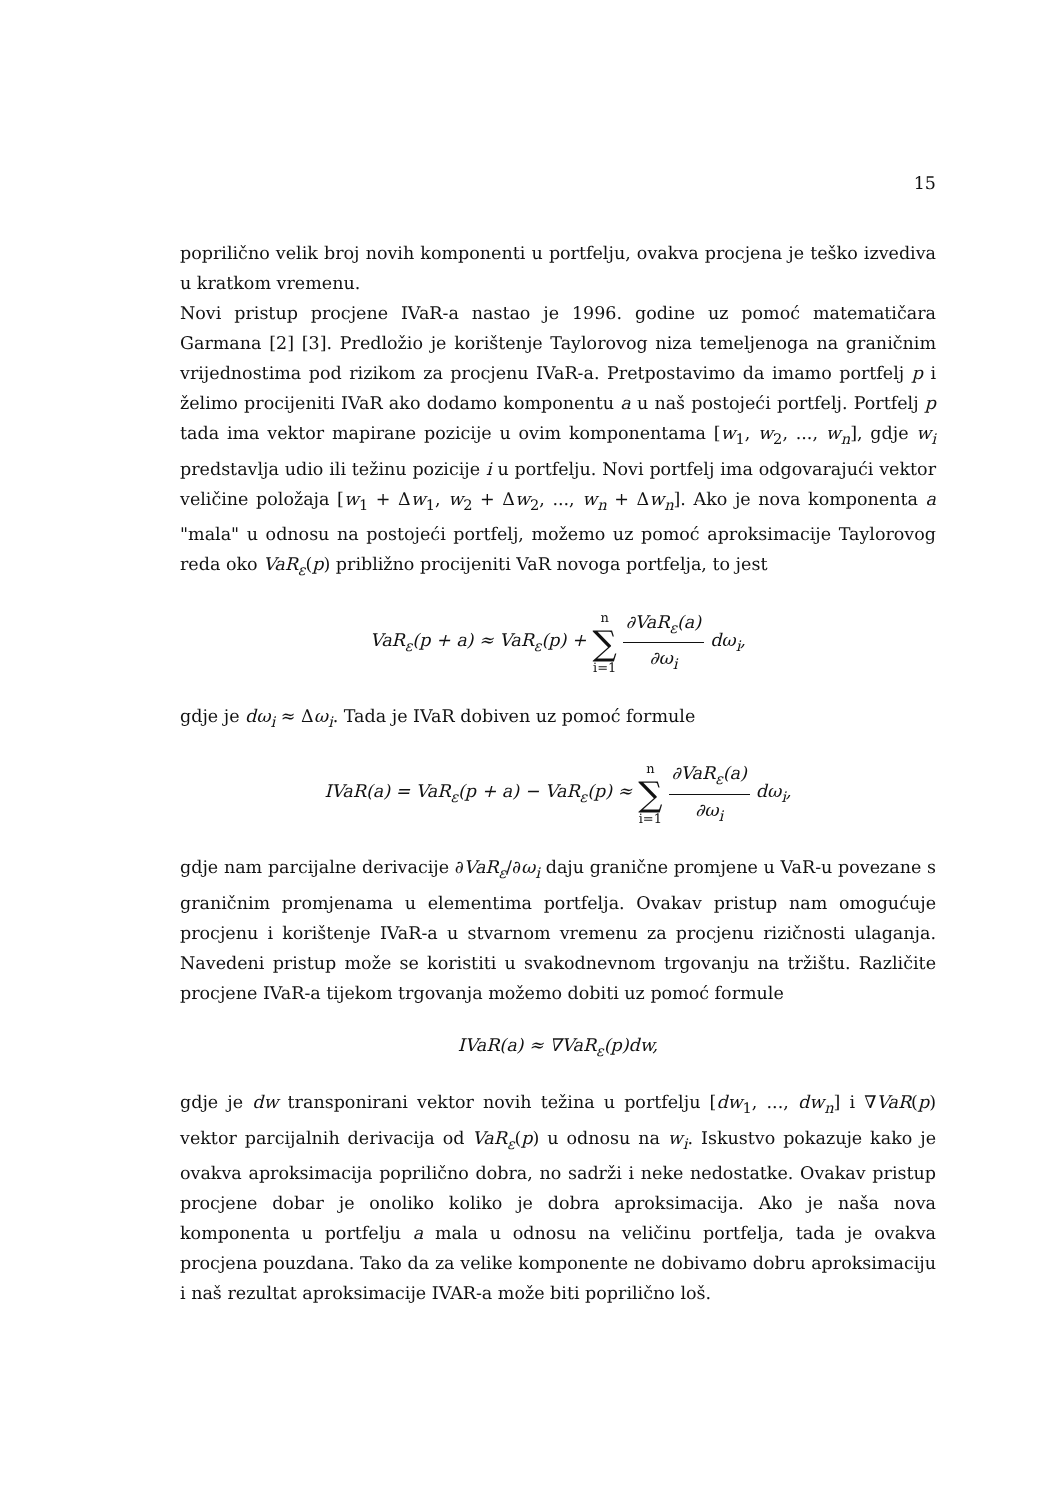15
poprilično velik broj novih komponenti u portfelju, ovakva procjena je teško izvediva u kratkom vremenu.
Novi pristup procjene IVaR-a nastao je 1996. godine uz pomoć matematičara Garmana [2] [3]. Predložio je korištenje Taylorovog niza temeljenoga na graničnim vrijednostima pod rizikom za procjenu IVaR-a. Pretpostavimo da imamo portfelj p i želimo procijeniti IVaR ako dodamo komponentu a u naš postojeći portfelj. Portfelj p tada ima vektor mapirane pozicije u ovim komponentama [w<sub>1</sub>, w<sub>2</sub>, ..., w<sub>n</sub>], gdje w<sub>i</sub> predstavlja udio ili težinu pozicije i u portfelju. Novi portfelj ima odgovarajući vektor veličine položaja [w<sub>1</sub> + Δw<sub>1</sub>, w<sub>2</sub> + Δw<sub>2</sub>, ..., w<sub>n</sub> + Δw<sub>n</sub>]. Ako je nova komponenta a "mala" u odnosu na postojeći portfelj, možemo uz pomoć aproksimacije Taylorovog reda oko VaR<sub>ε</sub>(p) približno procijeniti VaR novoga portfelja, to jest
VaR<sub>ε</sub>(p + a) ≈ VaR<sub>ε</sub>(p) + n ∑ i=1 ∂VaR<sub>ε</sub>(a) ∂ω<sub>i</sub> dω<sub>i</sub>,
gdje je dω<sub>i</sub> ≈ Δω<sub>i</sub>. Tada je IVaR dobiven uz pomoć formule
IVaR(a) = VaR<sub>ε</sub>(p + a) − VaR<sub>ε</sub>(p) ≈ n ∑ i=1 ∂VaR<sub>ε</sub>(a) ∂ω<sub>i</sub> dω<sub>i</sub>,
gdje nam parcijalne derivacije ∂VaR<sub>ε</sub>/∂ω<sub>i</sub> daju granične promjene u VaR-u povezane s graničnim promjenama u elementima portfelja. Ovakav pristup nam omogućuje procjenu i korištenje IVaR-a u stvarnom vremenu za procjenu rizičnosti ulaganja. Navedeni pristup može se koristiti u svakodnevnom trgovanju na tržištu. Različite procjene IVaR-a tijekom trgovanja možemo dobiti uz pomoć formule
IVaR(a) ≈ ∇VaR<sub>ε</sub>(p)dw,
gdje je dw transponirani vektor novih težina u portfelju [dw<sub>1</sub>, ..., dw<sub>n</sub>] i ∇VaR(p) vektor parcijalnih derivacija od VaR<sub>ε</sub>(p) u odnosu na w<sub>i</sub>. Iskustvo pokazuje kako je ovakva aproksimacija poprilično dobra, no sadrži i neke nedostatke. Ovakav pristup procjene dobar je onoliko koliko je dobra aproksimacija. Ako je naša nova komponenta u portfelju a mala u odnosu na veličinu portfelja, tada je ovakva procjena pouzdana. Tako da za velike komponente ne dobivamo dobru aproksimaciju i naš rezultat aproksimacije IVAR-a može biti poprilično loš.